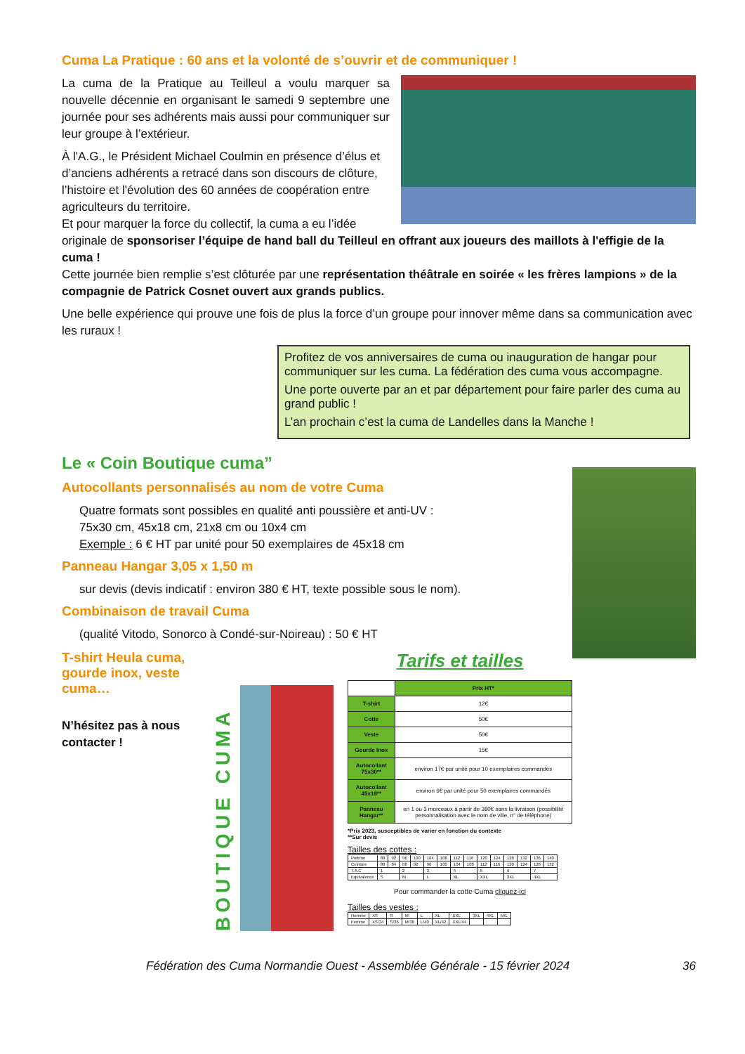Cuma La Pratique : 60 ans et la volonté de s’ouvrir et de communiquer !
La cuma de la Pratique au Teilleul a voulu marquer sa nouvelle décennie en organisant le samedi 9 septembre une journée pour ses adhérents mais aussi pour communiquer sur leur groupe à l’extérieur.
À l'A.G., le Président Michael Coulmin en présence d’élus et d’anciens adhérents a retracé dans son discours de clôture, l’histoire et l'évolution des 60 années de coopération entre agriculteurs du territoire.
Et pour marquer la force du collectif, la cuma a eu l’idée originale de sponsoriser l’équipe de hand ball du Teilleul en offrant aux joueurs des maillots à l'effigie de la cuma !
Cette journée bien remplie s’est clôturée par une représentation théâtrale en soirée « les frères lampions » de la compagnie de Patrick Cosnet ouvert aux grands publics.
Une belle expérience qui prouve une fois de plus la force d’un groupe pour innover même dans sa communication avec les ruraux !
Profitez de vos anniversaires de cuma ou inauguration de hangar pour communiquer sur les cuma. La fédération des cuma vous accompagne.
Une porte ouverte par an et par département pour faire parler des cuma au grand public !
L’an prochain c’est la cuma de Landelles dans la Manche !
Le « Coin Boutique cuma”
Autocollants personnalisés au nom de votre Cuma
Quatre formats sont possibles en qualité anti poussière et anti-UV :
75x30 cm, 45x18 cm, 21x8 cm ou 10x4 cm
Exemple : 6 € HT par unité pour 50 exemplaires de 45x18 cm
Panneau Hangar 3,05 x 1,50 m
sur devis (devis indicatif : environ 380 € HT, texte possible sous le nom).
Combinaison de travail Cuma
(qualité Vitodo, Sonorco à Condé-sur-Noireau) : 50 € HT
T-shirt Heula cuma, gourde inox, veste cuma…
N’hésitez pas à nous contacter !
BOUTIQUE CUMA
Tarifs et tailles
| | Prix HT* |
| --- | --- |
| T-shirt | 12€ |
| Cotte | 50€ |
| Veste | 50€ |
| Gourde Inox | 15€ |
| Autocollant 75x30** | environ 17€ par unité pour 10 exemplaires commandés |
| Autocollant 45x18** | environ 6€ par unité pour 50 exemplaires commandés |
| Panneau Hangar** | en 1 ou 3 morceaux à partir de 380€ sans la livraison (possibilité personnalisation avec le nom de ville, n° de téléphone) |
*Prix 2023, susceptibles de varier en fonction du contexte
**Sur devis
Tailles des cottes :
| Poitrine | 88 | 92 | 96 | 100 | 104 | 108 | 112 | 116 | 120 | 124 | 128 | 132 | 136 | 140 |
| Ceinture | 80 | 84 | 88 | 92 | 96 | 100 | 104 | 108 | 112 | 116 | 120 | 124 | 128 | 132 |
| T.A.C | 1 | | 2 | | 3 | | 4 | | 5 | | 6 | | 7 | |
| Equivalence | S | | M | | L | | XL | | XXL | | 3XL | | 4XL | |
Pour commander la cotte Cuma cliquez-ici
Tailles des vestes :
| Homme | XS | S | M | L | XL | XXL | 3XL | 4XL | 5XL |
| Femme | XS/34 | S/36 | M/38 | L/40 | XL/42 | XXL/44 | | | |
Fédération des Cuma Normandie Ouest - Assemblée Générale - 15 février 2024 36